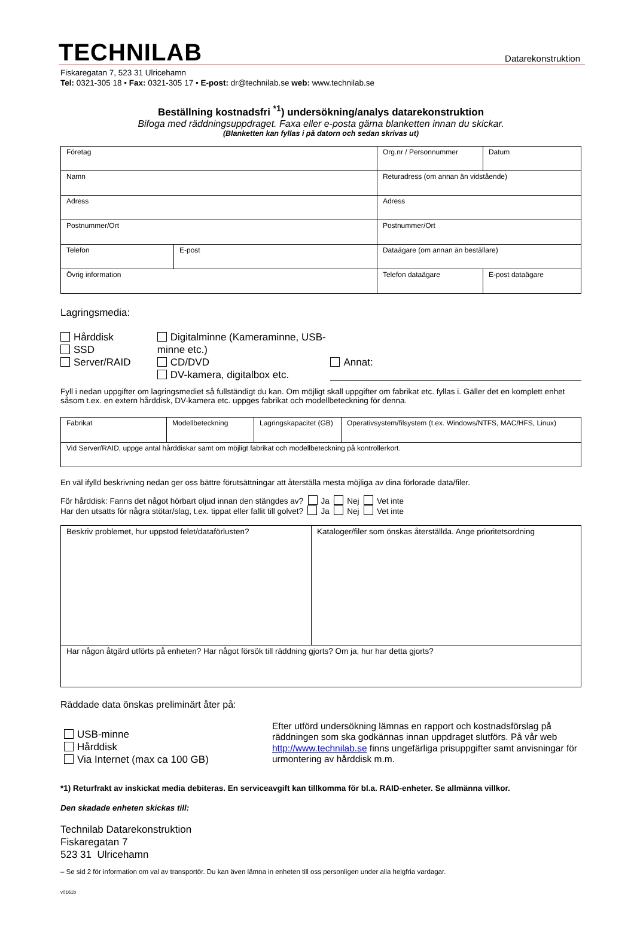TECHNILAB
Datarekonstruktion
Fiskaregatan 7, 523 31 Ulricehamn
Tel: 0321-305 18 • Fax: 0321-305 17 • E-post: dr@technilab.se web: www.technilab.se
Beställning kostnadsfri <sup>*1</sup>) undersökning/analys datarekonstruktion
Bifoga med räddningsuppdraget. Faxa eller e-posta gärna blanketten innan du skickar.
(Blanketten kan fyllas i på datorn och sedan skrivas ut)
| Företag | | Org.nr / Personnummer | | Datum |
| Namn | | Returadress (om annan än vidstående) | | |
| Adress | | Adress | | |
| Postnummer/Ort | | Postnummer/Ort | | |
| Telefon | E-post | Dataägare (om annan än beställare) | | |
| Övrig information | | Telefon dataägare | E-post dataägare | |
Lagringsmedia:
Hårddisk
SSD
Server/RAID
Digitalminne (Kameraminne, USB-minne etc.)
CD/DVD
DV-kamera, digitalbox etc.
Annat:
Fyll i nedan uppgifter om lagringsmediet så fullständigt du kan. Om möjligt skall uppgifter om fabrikat etc. fyllas i. Gäller det en komplett enhet såsom t.ex. en extern hårddisk, DV-kamera etc. uppges fabrikat och modellbeteckning för denna.
| Fabrikat | Modellbeteckning | Lagringskapacitet (GB) | Operativsystem/filsystem (t.ex. Windows/NTFS, MAC/HFS, Linux) |
| Vid Server/RAID, uppge antal hårddiskar samt om möjligt fabrikat och modellbeteckning på kontrollerkort. | | | |
En väl ifylld beskrivning nedan ger oss bättre förutsättningar att återställa mesta möjliga av dina förlorade data/filer.
För hårddisk: Fanns det något hörbart oljud innan den stängdes av? Ja Nej Vet inte
Har den utsatts för några stötar/slag, t.ex. tippat eller fallit till golvet? Ja Nej Vet inte
| Beskriv problemet, hur uppstod felet/dataförlusten? | Kataloger/filer som önskas återställda. Ange prioritetsordning |
| Har någon åtgärd utförts på enheten? Har något försök till räddning gjorts? Om ja, hur har detta gjorts? | |
Räddade data önskas preliminärt åter på:
USB-minne
Hårddisk
Via Internet (max ca 100 GB)
Efter utförd undersökning lämnas en rapport och kostnadsförslag på räddningen som ska godkännas innan uppdraget slutförs. På vår web http://www.technilab.se finns ungefärliga prisuppgifter samt anvisningar för urmontering av hårddisk m.m.
*1) Returfrakt av inskickat media debiteras. En serviceavgift kan tillkomma för bl.a. RAID-enheter. Se allmänna villkor.
Den skadade enheten skickas till:
Technilab Datarekonstruktion
Fiskaregatan 7
523 31 Ulricehamn
– Se sid 2 för information om val av transportör. Du kan även lämna in enheten till oss personligen under alla helgfria vardagar.
v0161b